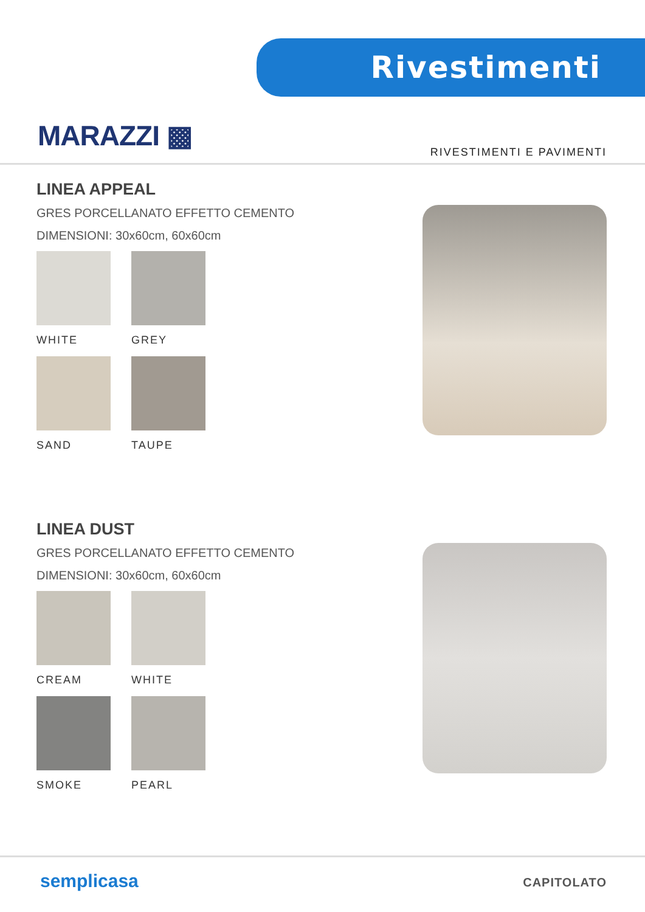Rivestimenti
MARAZZI ▩ RIVESTIMENTI E PAVIMENTI
LINEA APPEAL
GRES PORCELLANATO EFFETTO CEMENTO
DIMENSIONI: 30x60cm, 60x60cm
WHITE
GREY
SAND
TAUPE
LINEA DUST
GRES PORCELLANATO EFFETTO CEMENTO
DIMENSIONI: 30x60cm, 60x60cm
CREAM
WHITE
SMOKE
PEARL
semplicasa CAPITOLATO